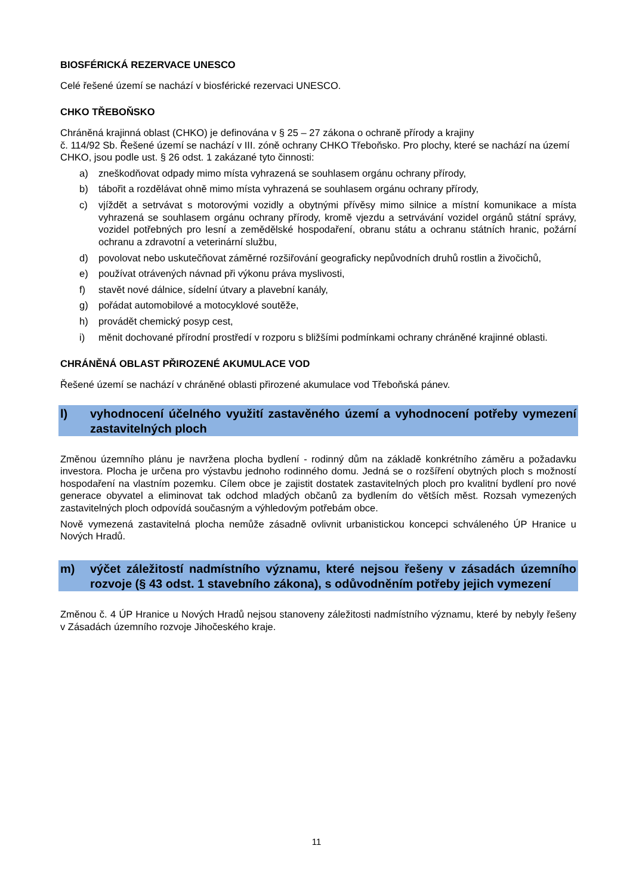BIOSFÉRICKÁ REZERVACE UNESCO
Celé řešené území se nachází v biosférické rezervaci UNESCO.
CHKO TŘEBOŇSKO
Chráněná krajinná oblast (CHKO) je definována v § 25 – 27 zákona o ochraně přírody a krajiny
č. 114/92 Sb. Řešené území se nachází v III. zóně ochrany CHKO Třeboňsko. Pro plochy, které se nachází na území CHKO, jsou podle ust. § 26 odst. 1 zakázané tyto činnosti:
a) zneškodňovat odpady mimo místa vyhrazená se souhlasem orgánu ochrany přírody,
b) tábořit a rozdělávat ohně mimo místa vyhrazená se souhlasem orgánu ochrany přírody,
c) vjíždět a setrvávat s motorovými vozidly a obytnými přívěsy mimo silnice a místní komunikace a místa vyhrazená se souhlasem orgánu ochrany přírody, kromě vjezdu a setrvávání vozidel orgánů státní správy, vozidel potřebných pro lesní a zemědělské hospodaření, obranu státu a ochranu státních hranic, požární ochranu a zdravotní a veterinární službu,
d) povolovat nebo uskutečňovat záměrné rozšiřování geograficky nepůvodních druhů rostlin a živočichů,
e) používat otrávených návnad při výkonu práva myslivosti,
f) stavět nové dálnice, sídelní útvary a plavební kanály,
g) pořádat automobilové a motocyklové soutěže,
h) provádět chemický posyp cest,
i) měnit dochované přírodní prostředí v rozporu s bližšími podmínkami ochrany chráněné krajinné oblasti.
CHRÁNĚNÁ OBLAST PŘIROZENÉ AKUMULACE VOD
Řešené území se nachází v chráněné oblasti přirozené akumulace vod Třeboňská pánev.
l) vyhodnocení účelného využití zastavěného území a vyhodnocení potřeby vymezení zastavitelných ploch
Změnou územního plánu je navržena plocha bydlení - rodinný dům na základě konkrétního záměru a požadavku investora. Plocha je určena pro výstavbu jednoho rodinného domu. Jedná se o rozšíření obytných ploch s možností hospodaření na vlastním pozemku. Cílem obce je zajistit dostatek zastavitelných ploch pro kvalitní bydlení pro nové generace obyvatel a eliminovat tak odchod mladých občanů za bydlením do větších měst. Rozsah vymezených zastavitelných ploch odpovídá současným a výhledovým potřebám obce.
Nově vymezená zastavitelná plocha nemůže zásadně ovlivnit urbanistickou koncepci schváleného ÚP Hranice u Nových Hradů.
m) výčet záležitostí nadmístního významu, které nejsou řešeny v zásadách územního rozvoje (§ 43 odst. 1 stavebního zákona), s odůvodněním potřeby jejich vymezení
Změnou č. 4 ÚP Hranice u Nových Hradů nejsou stanoveny záležitosti nadmístního významu, které by nebyly řešeny v Zásadách územního rozvoje Jihočeského kraje.
11